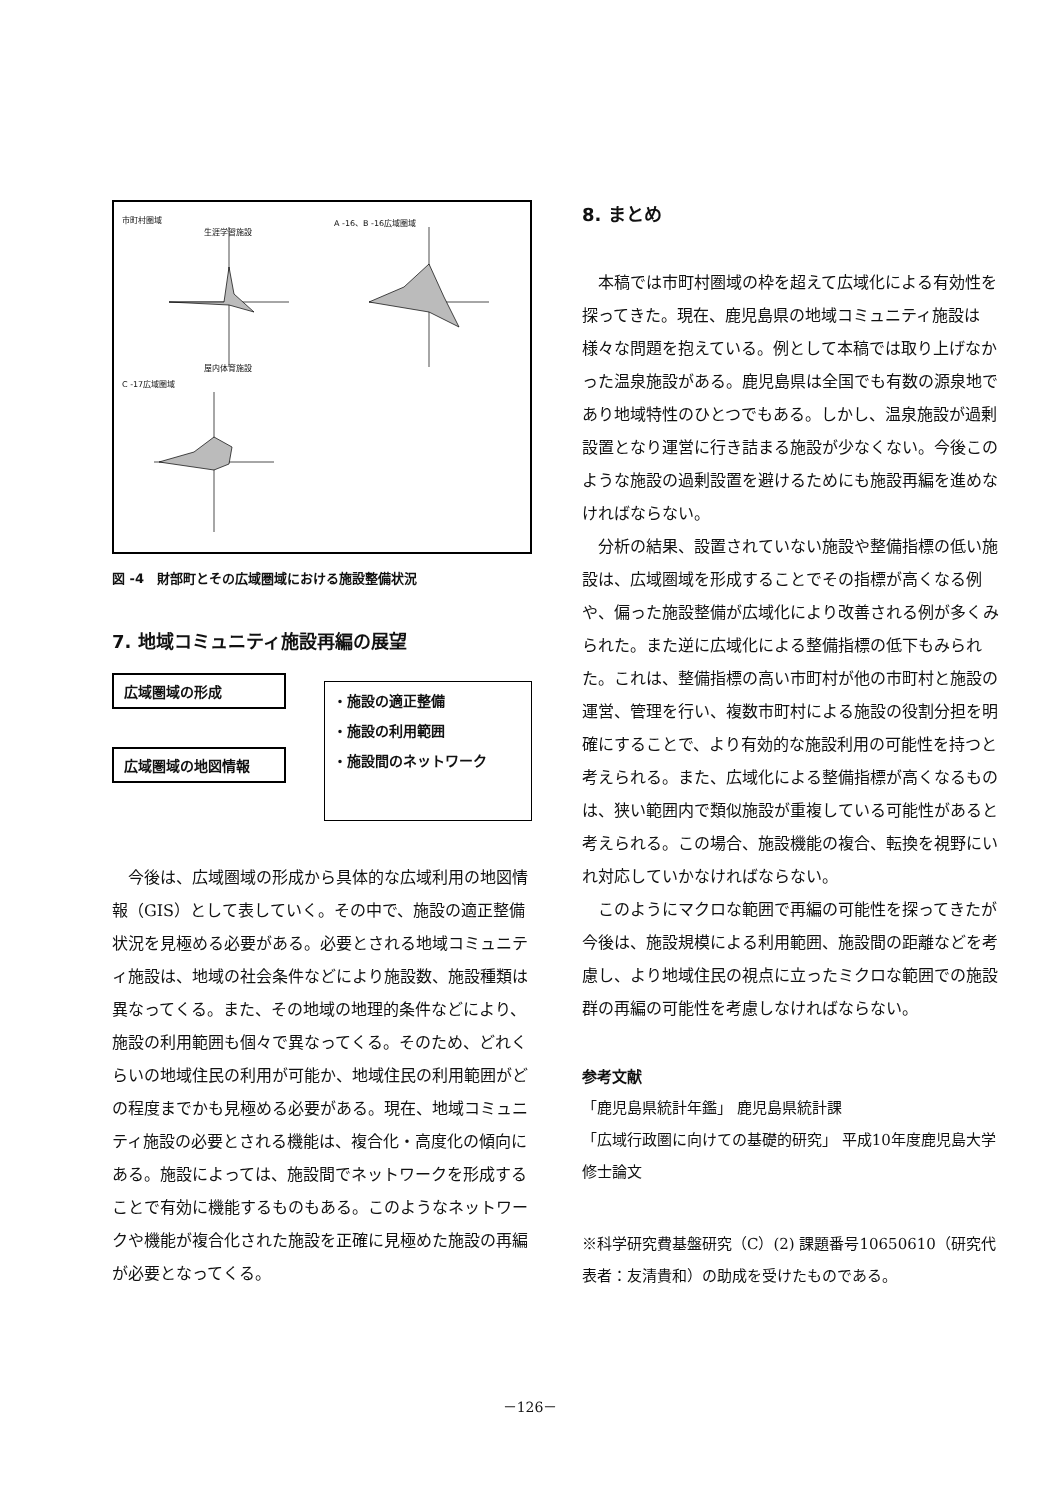市町村圏域 A -16、B -16広域圏域
C -17広域圏域
生涯学習施設
屋内体育施設
図 -4　財部町とその広域圏域における施設整備状況
7. 地域コミュニティ施設再編の展望
広域圏域の形成
広域圏域の地図情報
・施設の適正整備
・施設の利用範囲
・施設間のネットワーク
今後は、広域圏域の形成から具体的な広域利用の地図情報（GIS）として表していく。その中で、施設の適正整備状況を見極める必要がある。必要とされる地域コミュニティ施設は、地域の社会条件などにより施設数、施設種類は異なってくる。また、その地域の地理的条件などにより、施設の利用範囲も個々で異なってくる。そのため、どれくらいの地域住民の利用が可能か、地域住民の利用範囲がどの程度までかも見極める必要がある。現在、地域コミュニティ施設の必要とされる機能は、複合化・高度化の傾向にある。施設によっては、施設間でネットワークを形成することで有効に機能するものもある。このようなネットワークや機能が複合化された施設を正確に見極めた施設の再編が必要となってくる。
8. まとめ
本稿では市町村圏域の枠を超えて広域化による有効性を探ってきた。現在、鹿児島県の地域コミュニティ施設は様々な問題を抱えている。例として本稿では取り上げなかった温泉施設がある。鹿児島県は全国でも有数の源泉地であり地域特性のひとつでもある。しかし、温泉施設が過剰設置となり運営に行き詰まる施設が少なくない。今後このような施設の過剰設置を避けるためにも施設再編を進めなければならない。
分析の結果、設置されていない施設や整備指標の低い施設は、広域圏域を形成することでその指標が高くなる例や、偏った施設整備が広域化により改善される例が多くみられた。また逆に広域化による整備指標の低下もみられた。これは、整備指標の高い市町村が他の市町村と施設の運営、管理を行い、複数市町村による施設の役割分担を明確にすることで、より有効的な施設利用の可能性を持つと考えられる。また、広域化による整備指標が高くなるものは、狭い範囲内で類似施設が重複している可能性があると考えられる。この場合、施設機能の複合、転換を視野にいれ対応していかなければならない。
このようにマクロな範囲で再編の可能性を探ってきたが今後は、施設規模による利用範囲、施設間の距離などを考慮し、より地域住民の視点に立ったミクロな範囲での施設群の再編の可能性を考慮しなければならない。
参考文献
「鹿児島県統計年鑑」 鹿児島県統計課
「広域行政圏に向けての基礎的研究」 平成10年度鹿児島大学修士論文
※科学研究費基盤研究（C）(2) 課題番号10650610（研究代表者：友清貴和）の助成を受けたものである。
－126－